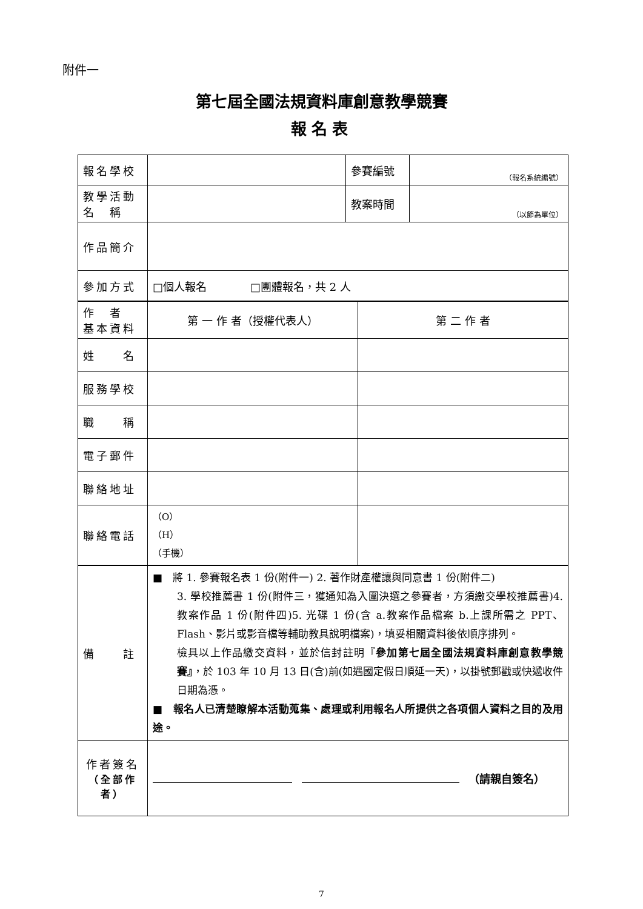附件一
第七屆全國法規資料庫創意教學競賽
報名表
| 報名學校 | | 參賽編號 | （報名系統編號） |
| 教學活動 名 稱 | | 教案時間 | （以節為單位） |
| 作品簡介 | | | |
| 參加方式 | □個人報名 □團體報名，共 2 人 | | |
| 作 者 基本資料 | 第 一 作 者（授權代表人） | 第 二 作 者 |
| 姓 名 | | |
| 服務學校 | | |
| 職 稱 | | |
| 電子郵件 | | |
| 聯絡地址 | | |
| 聯絡電話 | （O） （H） （手機） | |
| 備 註 | ■ 將 1. 參賽報名表 1 份(附件一) 2. 著作財產權讓與同意書 1 份(附件二) 3. 學校推薦書 1 份(附件三，獲通知為入圍決選之參賽者，方須繳交學校推薦書)4. 教案作品 1 份(附件四)5. 光碟 1 份(含 a.教案作品檔案 b.上課所需之 PPT、Flash、影片或影音檔等輔助教具說明檔案)，填妥相關資料後依順序排列。 檢具以上作品繳交資料，並於信封註明『 參加第七屆全國法規資料庫創意教學競賽』 ，於 103 年 10 月 13 日(含)前(如遇國定假日順延一天)，以掛號郵戳或快遞收件日期為憑。 ■ 報名人已清楚瞭解本活動蒐集、處理或利用報名人所提供之各項個人資料之目的及用途。 |
| 作者簽名 （全部作者） | （請親自簽名） |
7